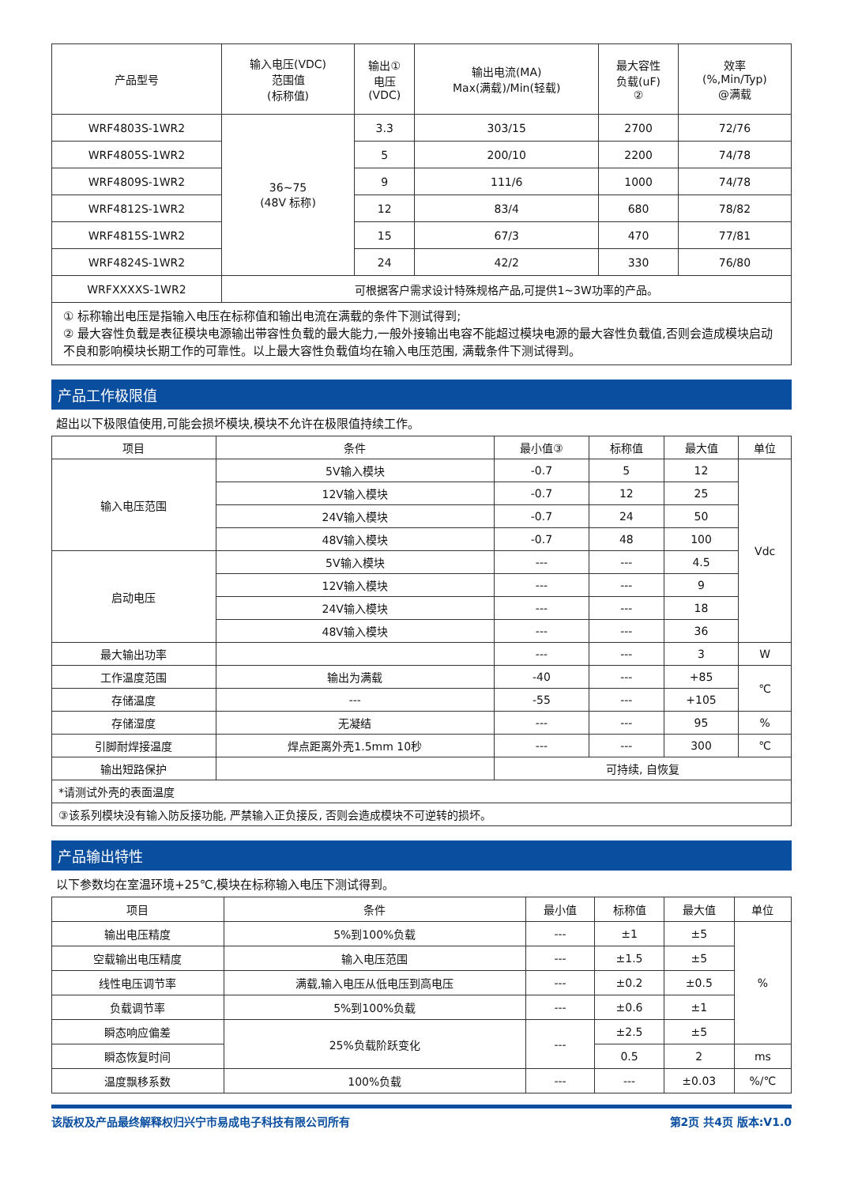| 产品型号 | 输入电压(VDC) 范围值 (标称值) | 输出① 电压 (VDC) | 输出电流(MA) Max(满载)/Min(轻载) | 最大容性 负载(uF) ② | 效率 (%,Min/Typ) @满载 |
| --- | --- | --- | --- | --- | --- |
| WRF4803S-1WR2 | 36~75 (48V 标称) | 3.3 | 303/15 | 2700 | 72/76 |
| WRF4805S-1WR2 | | 5 | 200/10 | 2200 | 74/78 |
| WRF4809S-1WR2 | | 9 | 111/6 | 1000 | 74/78 |
| WRF4812S-1WR2 | | 12 | 83/4 | 680 | 78/82 |
| WRF4815S-1WR2 | | 15 | 67/3 | 470 | 77/81 |
| WRF4824S-1WR2 | | 24 | 42/2 | 330 | 76/80 |
| WRFXXXXS-1WR2 | 可根据客户需求设计特殊规格产品,可提供1~3W功率的产品。 | | | | |
① 标称输出电压是指输入电压在标称值和输出电流在满载的条件下测试得到;
② 最大容性负载是表征模块电源输出带容性负载的最大能力,一般外接输出电容不能超过模块电源的最大容性负载值,否则会造成模块启动不良和影响模块长期工作的可靠性。以上最大容性负载值均在输入电压范围, 满载条件下测试得到。
产品工作极限值
超出以下极限值使用,可能会损坏模块,模块不允许在极限值持续工作。
| 项目 | 条件 | 最小值③ | 标称值 | 最大值 | 单位 |
| --- | --- | --- | --- | --- | --- |
| 输入电压范围 | 5V输入模块 | -0.7 | 5 | 12 | Vdc |
| | 12V输入模块 | -0.7 | 12 | 25 | |
| | 24V输入模块 | -0.7 | 24 | 50 | |
| | 48V输入模块 | -0.7 | 48 | 100 | |
| 启动电压 | 5V输入模块 | --- | --- | 4.5 | |
| | 12V输入模块 | --- | --- | 9 | |
| | 24V输入模块 | --- | --- | 18 | |
| | 48V输入模块 | --- | --- | 36 | |
| 最大输出功率 | | --- | --- | 3 | W |
| 工作温度范围 | 输出为满载 | -40 | --- | +85 | ℃ |
| 存储温度 | --- | -55 | --- | +105 | |
| 存储湿度 | 无凝结 | --- | --- | 95 | % |
| 引脚耐焊接温度 | 焊点距离外壳1.5mm 10秒 | --- | --- | 300 | ℃ |
| 输出短路保护 | | 可持续, 自恢复 | | | |
| *请测试外壳的表面温度 | | | | | |
| ③该系列模块没有输入防反接功能, 严禁输入正负接反, 否则会造成模块不可逆转的损坏。 | | | | | |
产品输出特性
以下参数均在室温环境+25℃,模块在标称输入电压下测试得到。
| 项目 | 条件 | 最小值 | 标称值 | 最大值 | 单位 |
| --- | --- | --- | --- | --- | --- |
| 输出电压精度 | 5%到100%负载 | --- | ±1 | ±5 | % |
| 空载输出电压精度 | 输入电压范围 | --- | ±1.5 | ±5 | |
| 线性电压调节率 | 满载,输入电压从低电压到高电压 | --- | ±0.2 | ±0.5 | |
| 负载调节率 | 5%到100%负载 | --- | ±0.6 | ±1 | |
| 瞬态响应偏差 | 25%负载阶跃变化 | --- | ±2.5 | ±5 | |
| 瞬态恢复时间 | | | 0.5 | 2 | ms |
| 温度飘移系数 | 100%负载 | --- | --- | ±0.03 | %/℃ |
该版权及产品最终解释权归兴宁市易成电子科技有限公司所有 第2页 共4页 版本:V1.0